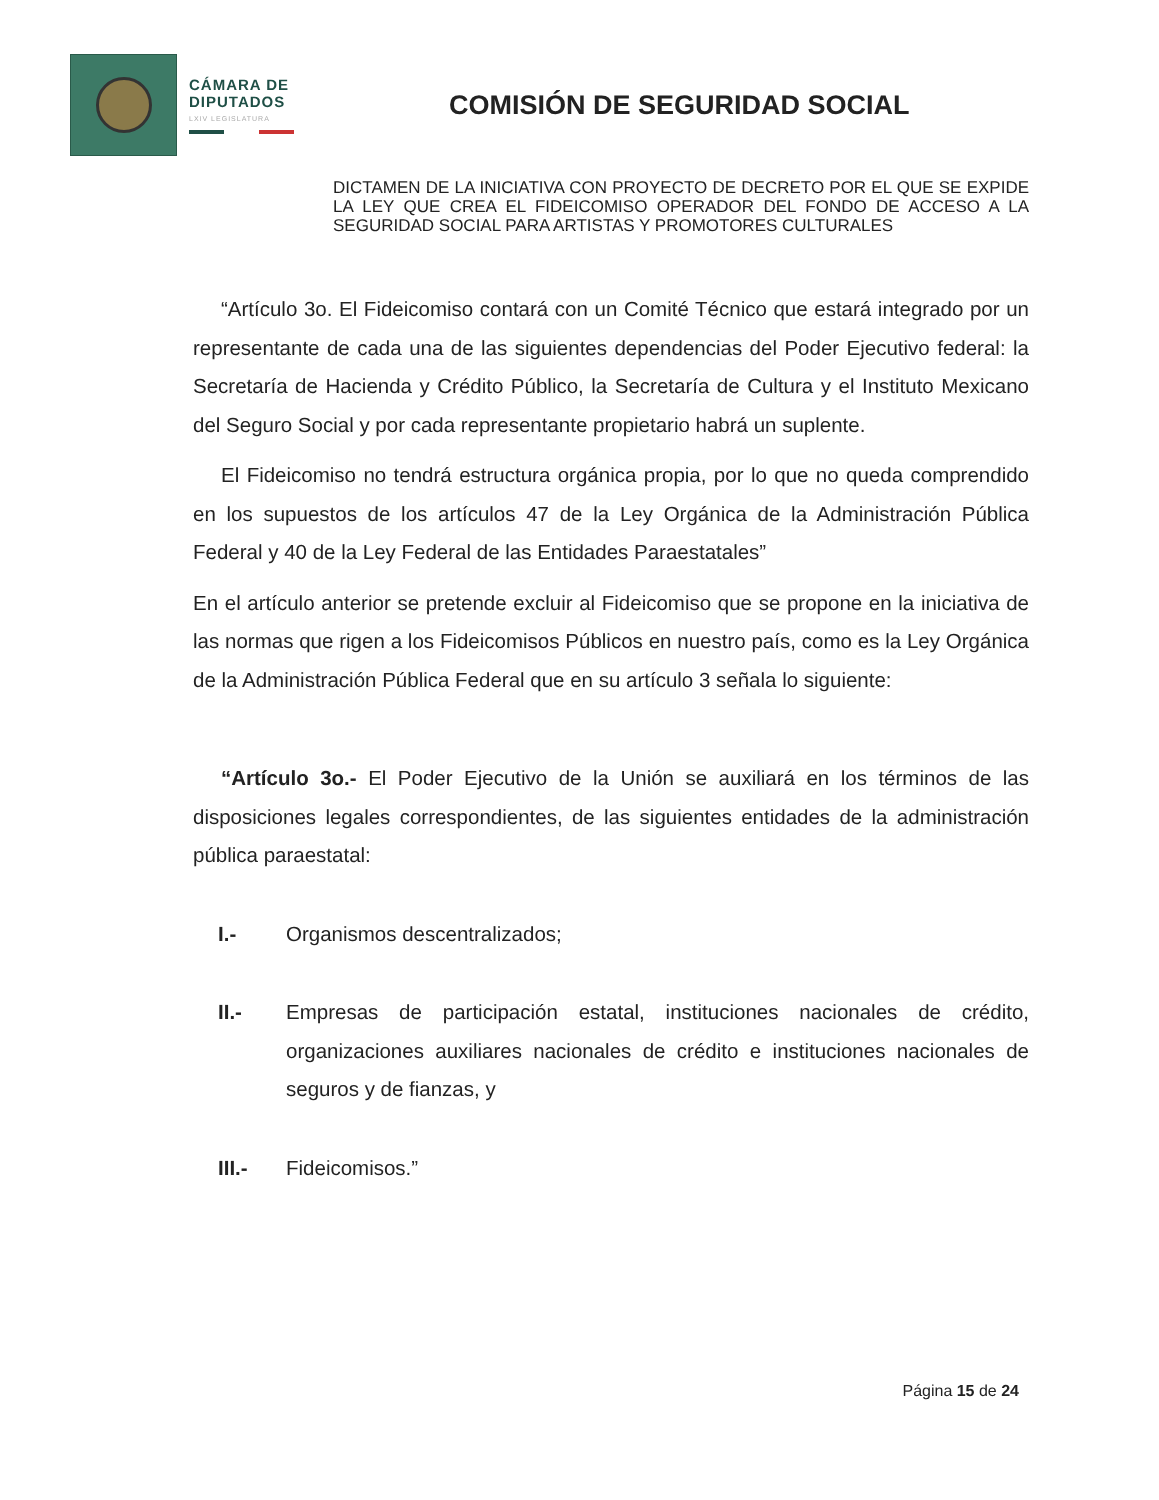CÁMARA DE
DIPUTADOS
LXIV LEGISLATURA
COMISIÓN DE SEGURIDAD SOCIAL
DICTAMEN DE LA INICIATIVA CON PROYECTO DE DECRETO POR EL QUE SE EXPIDE LA LEY QUE CREA EL FIDEICOMISO OPERADOR DEL FONDO DE ACCESO A LA SEGURIDAD SOCIAL PARA ARTISTAS Y PROMOTORES CULTURALES
“Artículo 3o. El Fideicomiso contará con un Comité Técnico que estará integrado por un representante de cada una de las siguientes dependencias del Poder Ejecutivo federal: la Secretaría de Hacienda y Crédito Público, la Secretaría de Cultura y el Instituto Mexicano del Seguro Social y por cada representante propietario habrá un suplente.
El Fideicomiso no tendrá estructura orgánica propia, por lo que no queda comprendido en los supuestos de los artículos 47 de la Ley Orgánica de la Administración Pública Federal y 40 de la Ley Federal de las Entidades Paraestatales”
En el artículo anterior se pretende excluir al Fideicomiso que se propone en la iniciativa de las normas que rigen a los Fideicomisos Públicos en nuestro país, como es la Ley Orgánica de la Administración Pública Federal que en su artículo 3 señala lo siguiente:
“Artículo 3o.- El Poder Ejecutivo de la Unión se auxiliará en los términos de las disposiciones legales correspondientes, de las siguientes entidades de la administración pública paraestatal:
I.- Organismos descentralizados;
II.- Empresas de participación estatal, instituciones nacionales de crédito, organizaciones auxiliares nacionales de crédito e instituciones nacionales de seguros y de fianzas, y
III.- Fideicomisos.”
Página 15 de 24